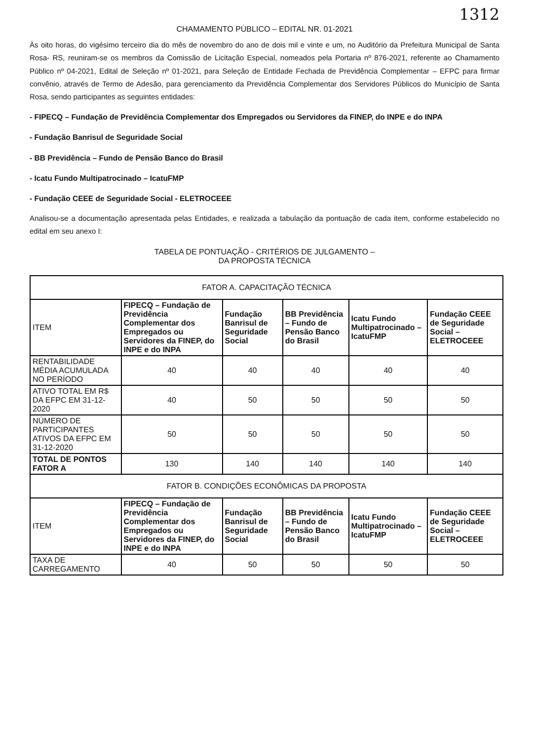1312
CHAMAMENTO PÚBLICO – EDITAL NR. 01-2021
Às oito horas, do vigésimo terceiro dia do mês de novembro do ano de dois mil e vinte e um, no Auditório da Prefeitura Municipal de Santa Rosa- RS, reuniram-se os membros da Comissão de Licitação Especial, nomeados pela Portaria nº 876-2021, referente ao Chamamento Público nº 04-2021, Edital de Seleção nº 01-2021, para Seleção de Entidade Fechada de Previdência Complementar – EFPC para firmar convênio, através de Termo de Adesão, para gerenciamento da Previdência Complementar dos Servidores Públicos do Município de Santa Rosa, sendo participantes as seguintes entidades:
- FIPECQ – Fundação de Previdência Complementar dos Empregados ou Servidores da FINEP, do INPE e do INPA
- Fundação Banrisul de Seguridade Social
- BB Previdência – Fundo de Pensão Banco do Brasil
- Icatu Fundo Multipatrocinado – IcatuFMP
- Fundação CEEE de Seguridade Social - ELETROCEEE
Analisou-se a documentação apresentada pelas Entidades, e realizada a tabulação da pontuação de cada item, conforme estabelecido no edital em seu anexo I:
TABELA DE PONTUAÇÃO - CRITÉRIOS DE JULGAMENTO –
DA PROPOSTA TÉCNICA
| FATOR A. CAPACITAÇÃO TÉCNICA | | | | | |
| ITEM | FIPECQ – Fundação de Previdência Complementar dos Empregados ou Servidores da FINEP, do INPE e do INPA | Fundação Banrisul de Seguridade Social | BB Previdência – Fundo de Pensão Banco do Brasil | Icatu Fundo Multipatrocinado – IcatuFMP | Fundação CEEE de Seguridade Social – ELETROCEEE |
| RENTABILIDADE MÉDIA ACUMULADA NO PERÍODO | 40 | 40 | 40 | 40 | 40 |
| ATIVO TOTAL EM R$ DA EFPC EM 31-12-2020 | 40 | 50 | 50 | 50 | 50 |
| NÚMERO DE PARTICIPANTES ATIVOS DA EFPC EM 31-12-2020 | 50 | 50 | 50 | 50 | 50 |
| TOTAL DE PONTOS FATOR A | 130 | 140 | 140 | 140 | 140 |
| FATOR B. CONDIÇÕES ECONÔMICAS DA PROPOSTA | | | | | |
| ITEM | FIPECQ – Fundação de Previdência Complementar dos Empregados ou Servidores da FINEP, do INPE e do INPA | Fundação Banrisul de Seguridade Social | BB Previdência – Fundo de Pensão Banco do Brasil | Icatu Fundo Multipatrocinado – IcatuFMP | Fundação CEEE de Seguridade Social – ELETROCEEE |
| TAXA DE CARREGAMENTO | 40 | 50 | 50 | 50 | 50 |